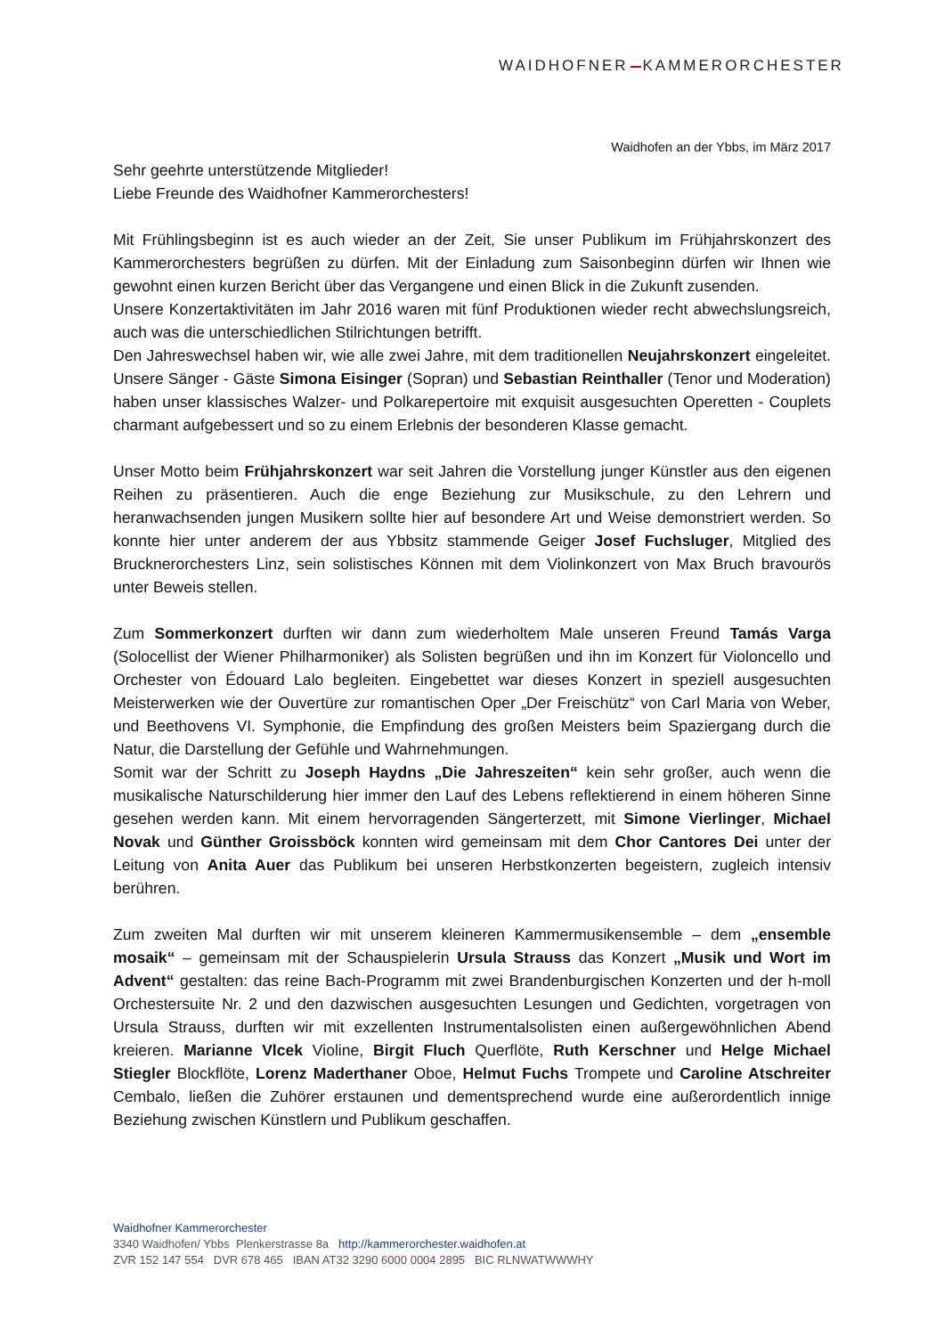WAIDHOFNER KAMMERORCHESTER
Waidhofen an der Ybbs, im März 2017
Sehr geehrte unterstützende Mitglieder!
Liebe Freunde des Waidhofner Kammerorchesters!
Mit Frühlingsbeginn ist es auch wieder an der Zeit, Sie unser Publikum im Frühjahrskonzert des Kammerorchesters begrüßen zu dürfen. Mit der Einladung zum Saisonbeginn dürfen wir Ihnen wie gewohnt einen kurzen Bericht über das Vergangene und einen Blick in die Zukunft zusenden.
Unsere Konzertaktivitäten im Jahr 2016 waren mit fünf Produktionen wieder recht abwechslungsreich, auch was die unterschiedlichen Stilrichtungen betrifft.
Den Jahreswechsel haben wir, wie alle zwei Jahre, mit dem traditionellen Neujahrskonzert eingeleitet. Unsere Sänger - Gäste Simona Eisinger (Sopran) und Sebastian Reinthaller (Tenor und Moderation) haben unser klassisches Walzer- und Polkarepertoire mit exquisit ausgesuchten Operetten - Couplets charmant aufgebessert und so zu einem Erlebnis der besonderen Klasse gemacht.
Unser Motto beim Frühjahrskonzert war seit Jahren die Vorstellung junger Künstler aus den eigenen Reihen zu präsentieren. Auch die enge Beziehung zur Musikschule, zu den Lehrern und heranwachsenden jungen Musikern sollte hier auf besondere Art und Weise demonstriert werden. So konnte hier unter anderem der aus Ybbsitz stammende Geiger Josef Fuchsluger, Mitglied des Brucknerorchesters Linz, sein solistisches Können mit dem Violinkonzert von Max Bruch bravourös unter Beweis stellen.
Zum Sommerkonzert durften wir dann zum wiederholtem Male unseren Freund Tamás Varga (Solocellist der Wiener Philharmoniker) als Solisten begrüßen und ihn im Konzert für Violoncello und Orchester von Édouard Lalo begleiten. Eingebettet war dieses Konzert in speziell ausgesuchten Meisterwerken wie der Ouvertüre zur romantischen Oper „Der Freischütz“ von Carl Maria von Weber, und Beethovens VI. Symphonie, die Empfindung des großen Meisters beim Spaziergang durch die Natur, die Darstellung der Gefühle und Wahrnehmungen.
Somit war der Schritt zu Joseph Haydns „Die Jahreszeiten“ kein sehr großer, auch wenn die musikalische Naturschilderung hier immer den Lauf des Lebens reflektierend in einem höheren Sinne gesehen werden kann. Mit einem hervorragenden Sängerterzett, mit Simone Vierlinger, Michael Novak und Günther Groissböck konnten wird gemeinsam mit dem Chor Cantores Dei unter der Leitung von Anita Auer das Publikum bei unseren Herbstkonzerten begeistern, zugleich intensiv berühren.
Zum zweiten Mal durften wir mit unserem kleineren Kammermusikensemble – dem „ensemble mosaik“ – gemeinsam mit der Schauspielerin Ursula Strauss das Konzert „Musik und Wort im Advent“ gestalten: das reine Bach-Programm mit zwei Brandenburgischen Konzerten und der h-moll Orchestersuite Nr. 2 und den dazwischen ausgesuchten Lesungen und Gedichten, vorgetragen von Ursula Strauss, durften wir mit exzellenten Instrumentalsolisten einen außergewöhnlichen Abend kreieren. Marianne Vlcek Violine, Birgit Fluch Querflöte, Ruth Kerschner und Helge Michael Stiegler Blockflöte, Lorenz Maderthaner Oboe, Helmut Fuchs Trompete und Caroline Atschreiter Cembalo, ließen die Zuhörer erstaunen und dementsprechend wurde eine außerordentlich innige Beziehung zwischen Künstlern und Publikum geschaffen.
Waidhofner Kammerorchester
3340 Waidhofen/ Ybbs Plenkerstrasse 8a http://kammerorchester.waidhofen.at
ZVR 152 147 554 DVR 678 465 IBAN AT32 3290 6000 0004 2895 BIC RLNWATWWWHY